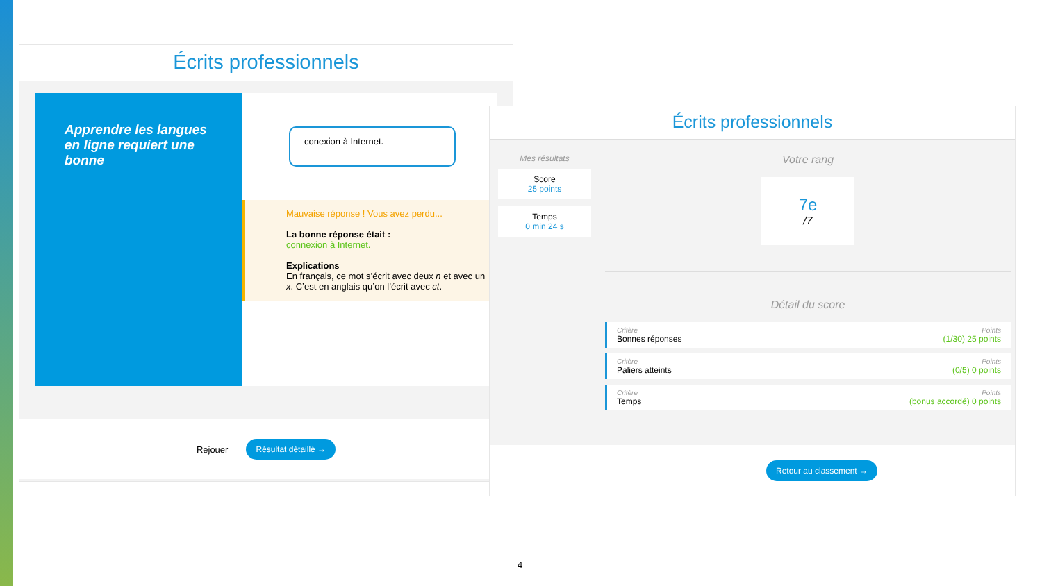Écrits professionnels
Apprendre les langues en ligne requiert une bonne
conexion à Internet.
Mauvaise réponse ! Vous avez perdu...
La bonne réponse était :
connexion à Internet.
Explications
En français, ce mot s’écrit avec deux n et avec un x. C’est en anglais qu’on l’écrit avec ct.
Rejouer Résultat détaillé →
Écrits professionnels
Mes résultats
Score
25 points
Temps
0 min 24 s
Votre rang
7e
/7
Détail du score
Critère
Bonnes réponses
Points
(1/30) 25 points
Critère
Paliers atteints
Points
(0/5) 0 points
Critère
Temps
Points
(bonus accordé) 0 points
Retour au classement →
4